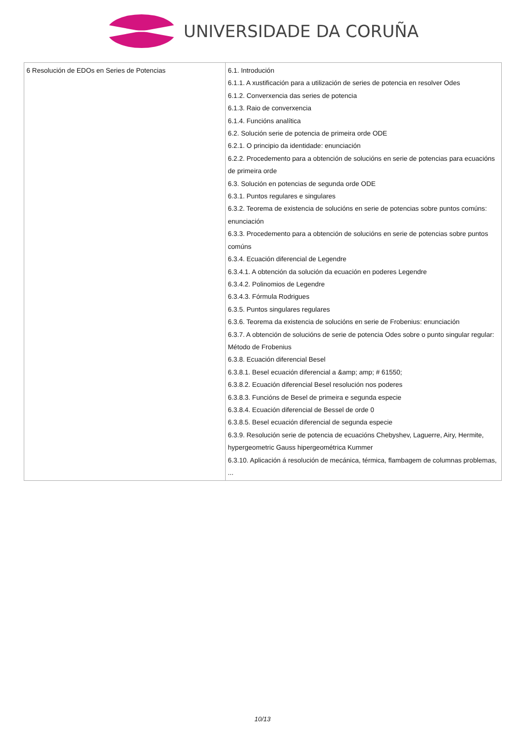UNIVERSIDADE DA CORUÑA
| 6 Resolución de EDOs en Series de Potencias | 6.1. Introdución 6.1.1. A xustificación para a utilización de series de potencia en resolver Odes 6.1.2. Converxencia das series de potencia 6.1.3. Raio de converxencia 6.1.4. Funcións analítica 6.2. Solución serie de potencia de primeira orde ODE 6.2.1. O principio da identidade: enunciación 6.2.2. Procedemento para a obtención de solucións en serie de potencias para ecuacións de primeira orde 6.3. Solución en potencias de segunda orde ODE 6.3.1. Puntos regulares e singulares 6.3.2. Teorema de existencia de solucións en serie de potencias sobre puntos comúns: enunciación 6.3.3. Procedemento para a obtención de solucións en serie de potencias sobre puntos comúns 6.3.4. Ecuación diferencial de Legendre 6.3.4.1. A obtención da solución da ecuación en poderes Legendre 6.3.4.2. Polinomios de Legendre 6.3.4.3. Fórmula Rodrigues 6.3.5. Puntos singulares regulares 6.3.6. Teorema da existencia de solucións en serie de Frobenius: enunciación 6.3.7. A obtención de solucións de serie de potencia Odes sobre o punto singular regular: Método de Frobenius 6.3.8. Ecuación diferencial Besel 6.3.8.1. Besel ecuación diferencial a &amp; amp; # 61550; 6.3.8.2. Ecuación diferencial Besel resolución nos poderes 6.3.8.3. Funcións de Besel de primeira e segunda especie 6.3.8.4. Ecuación diferencial de Bessel de orde 0 6.3.8.5. Besel ecuación diferencial de segunda especie 6.3.9. Resolución serie de potencia de ecuacións Chebyshev, Laguerre, Airy, Hermite, hypergeometric Gauss hipergeométrica Kummer 6.3.10. Aplicación á resolución de mecánica, térmica, flambagem de columnas problemas, ... |
10/13